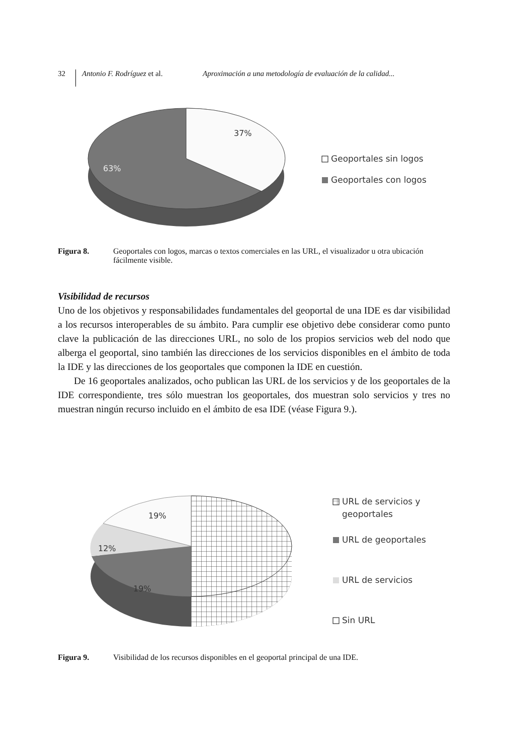32
Antonio F. Rodríguez et al.
Aproximación a una metodología de evaluación de la calidad...
37%
63%
Geoportales sin logos
Geoportales con logos
Figura 8. Geoportales con logos, marcas o textos comerciales en las URL, el visualizador u otra ubicación fácilmente visible.
Visibilidad de recursos
Uno de los objetivos y responsabilidades fundamentales del geoportal de una IDE es dar visibilidad a los recursos interoperables de su ámbito. Para cumplir ese objetivo debe considerar como punto clave la publicación de las direcciones URL, no solo de los propios servicios web del nodo que alberga el geoportal, sino también las direcciones de los servicios disponibles en el ámbito de toda la IDE y las direcciones de los geoportales que componen la IDE en cuestión.
De 16 geoportales analizados, ocho publican las URL de los servicios y de los geoportales de la IDE correspondiente, tres sólo muestran los geoportales, dos muestran solo servicios y tres no muestran ningún recurso incluido en el ámbito de esa IDE (véase Figura 9.).
19%
12%
19%
URL de servicios y
geoportales
URL de geoportales
URL de servicios
Sin URL
Figura 9. Visibilidad de los recursos disponibles en el geoportal principal de una IDE.